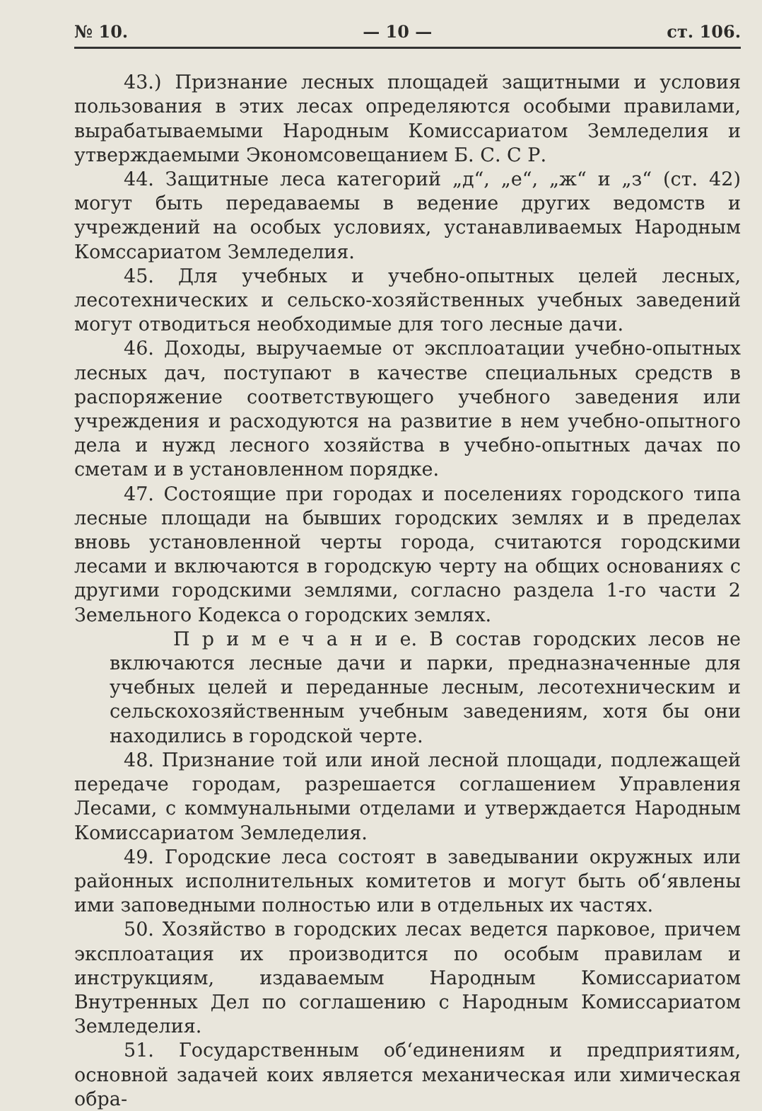№ 10. — 10 — ст. 106.
43.) Признание лесных площадей защитными и условия пользования в этих лесах определяются особыми правилами, вырабатываемыми Народным Комиссариатом Земледелия и утверждаемыми Экономсовещанием Б. С. С Р.
44. Защитные леса категорий „д“, „е“, „ж“ и „з“ (ст. 42) могут быть передаваемы в ведение других ведомств и учреждений на особых условиях, устанавливаемых Народным Комссариатом Земледелия.
45. Для учебных и учебно-опытных целей лесных, лесотехнических и сельско-хозяйственных учебных заведений могут отводиться необходимые для того лесные дачи.
46. Доходы, выручаемые от эксплоатации учебно-опытных лесных дач, поступают в качестве специальных средств в распоряжение соответствующего учебного заведения или учреждения и расходуются на развитие в нем учебно-опытного дела и нужд лесного хозяйства в учебно-опытных дачах по сметам и в установленном порядке.
47. Состоящие при городах и поселениях городского типа лесные площади на бывших городских землях и в пределах вновь установленной черты города, считаются городскими лесами и включаются в городскую черту на общих основаниях с другими городскими землями, согласно раздела 1-го части 2 Земельного Кодекса о городских землях.
П р и м е ч а н и е. В состав городских лесов не включаются лесные дачи и парки, предназначенные для учебных целей и переданные лесным, лесотехническим и сельскохозяйственным учебным заведениям, хотя бы они находились в городской черте.
48. Признание той или иной лесной площади, подлежащей передаче городам, разрешается соглашением Управления Лесами, с коммунальными отделами и утверждается Народным Комиссариатом Земледелия.
49. Городские леса состоят в заведывании окружных или районных исполнительных комитетов и могут быть об‘явлены ими заповедными полностью или в отдельных их частях.
50. Хозяйство в городских лесах ведется парковое, причем эксплоатация их производится по особым правилам и инструкциям, издаваемым Народным Комиссариатом Внутренных Дел по соглашению с Народным Комиссариатом Земледелия.
51. Государственным об‘единениям и предприятиям, основной задачей коих является механическая или химическая обра-